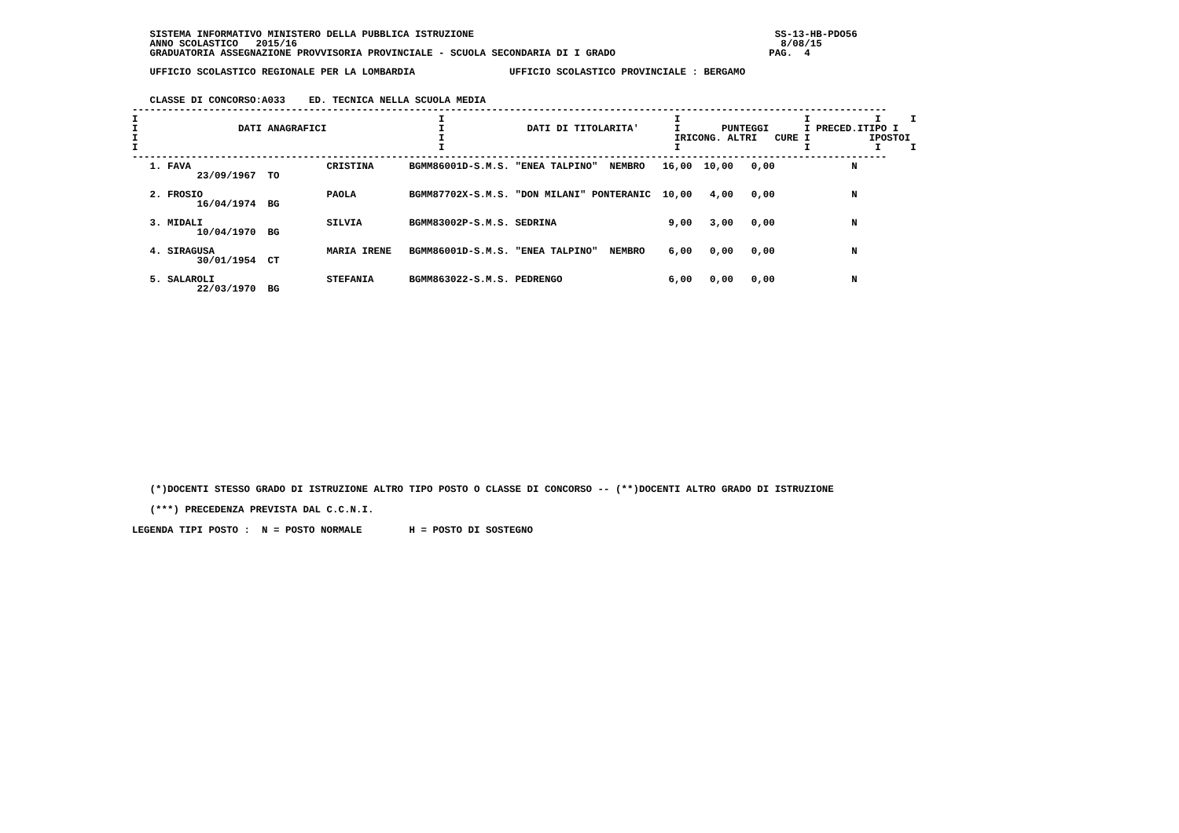SISTEMA INFORMATIVO MINISTERO DELLA PUBBLICA ISTRUZIONE                                                   SS-13-HB-PDO56
   ANNO SCOLASTICO   2015/16                                                                                  8/08/15
   GRADUATORIA ASSEGNAZIONE PROVVISORIA PROVINCIALE - SCUOLA SECONDARIA DI I GRADO                          PAG.  4

   UFFICIO SCOLASTICO REGIONALE PER LA LOMBARDIA                UFFICIO SCOLASTICO PROVINCIALE : BERGAMO


   CLASSE DI CONCORSO:A033    ED. TECNICA NELLA SCUOLA MEDIA
--------------------------------------------------------------------------------------------------------------------------------
I                                                   I                                       I                     I           I     I
I                 DATI ANAGRAFICI                   I              DATI DI TITOLARITA'      I       PUNTEGGI      I PRECED.ITIPO I
I                                                   I                                       IRICONG. ALTRI   CURE I          IPOSTOI
I                                                   I                                       I                     I           I     I
--------------------------------------------------------------------------------------------------------------------------------
| 1. FAVA CRISTINA BGMM86001D-S.M.S. "ENEA TALPINO" NEMBRO 16,00 10,00 0,00 N |
| 23/09/1967 TO |
| 2. FROSIO PAOLA BGMM87702X-S.M.S. "DON MILANI" PONTERANIC 10,00 4,00 0,00 N |
| 16/04/1974 BG |
| 3. MIDALI SILVIA BGMM83002P-S.M.S. SEDRINA 9,00 3,00 0,00 N |
| 10/04/1970 BG |
| 4. SIRAGUSA MARIA IRENE BGMM86001D-S.M.S. "ENEA TALPINO" NEMBRO 6,00 0,00 0,00 N |
| 30/01/1954 CT |
| 5. SALAROLI STEFANIA BGMM863022-S.M.S. PEDRENGO 6,00 0,00 0,00 N |
| 22/03/1970 BG |
   (*)DOCENTI STESSO GRADO DI ISTRUZIONE ALTRO TIPO POSTO O CLASSE DI CONCORSO -- (**)DOCENTI ALTRO GRADO DI ISTRUZIONE
   (***) PRECEDENZA PREVISTA DAL C.C.N.I.
LEGENDA TIPI POSTO :  N = POSTO NORMALE        H = POSTO DI SOSTEGNO